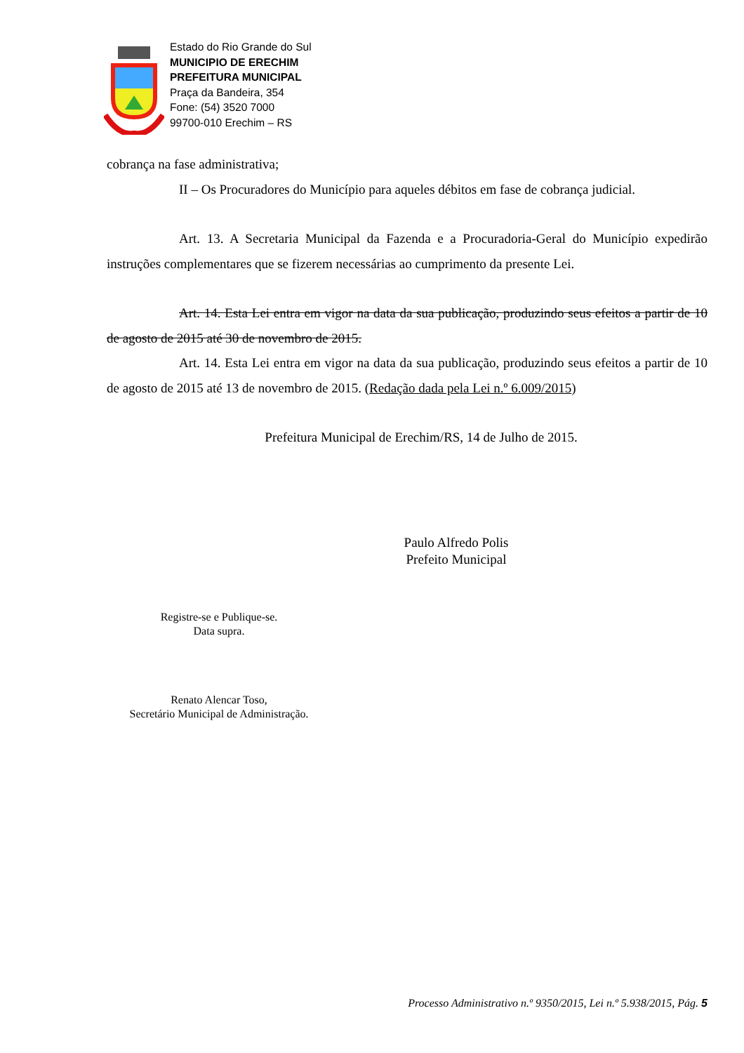Estado do Rio Grande do Sul
MUNICIPIO DE ERECHIM
PREFEITURA MUNICIPAL
Praça da Bandeira, 354
Fone: (54) 3520 7000
99700-010 Erechim – RS
cobrança na fase administrativa;
II – Os Procuradores do Município para aqueles débitos em fase de cobrança judicial.
Art. 13. A Secretaria Municipal da Fazenda e a Procuradoria-Geral do Município expedirão instruções complementares que se fizerem necessárias ao cumprimento da presente Lei.
Art. 14. Esta Lei entra em vigor na data da sua publicação, produzindo seus efeitos a partir de 10 de agosto de 2015 até 30 de novembro de 2015.
Art. 14. Esta Lei entra em vigor na data da sua publicação, produzindo seus efeitos a partir de 10 de agosto de 2015 até 13 de novembro de 2015. (Redação dada pela Lei n.º 6.009/2015)
Prefeitura Municipal de Erechim/RS, 14 de Julho de 2015.
Paulo Alfredo Polis
Prefeito Municipal
Registre-se e Publique-se.
Data supra.
Renato Alencar Toso,
Secretário Municipal de Administração.
Processo Administrativo n.º 9350/2015, Lei n.º 5.938/2015, Pág. 5